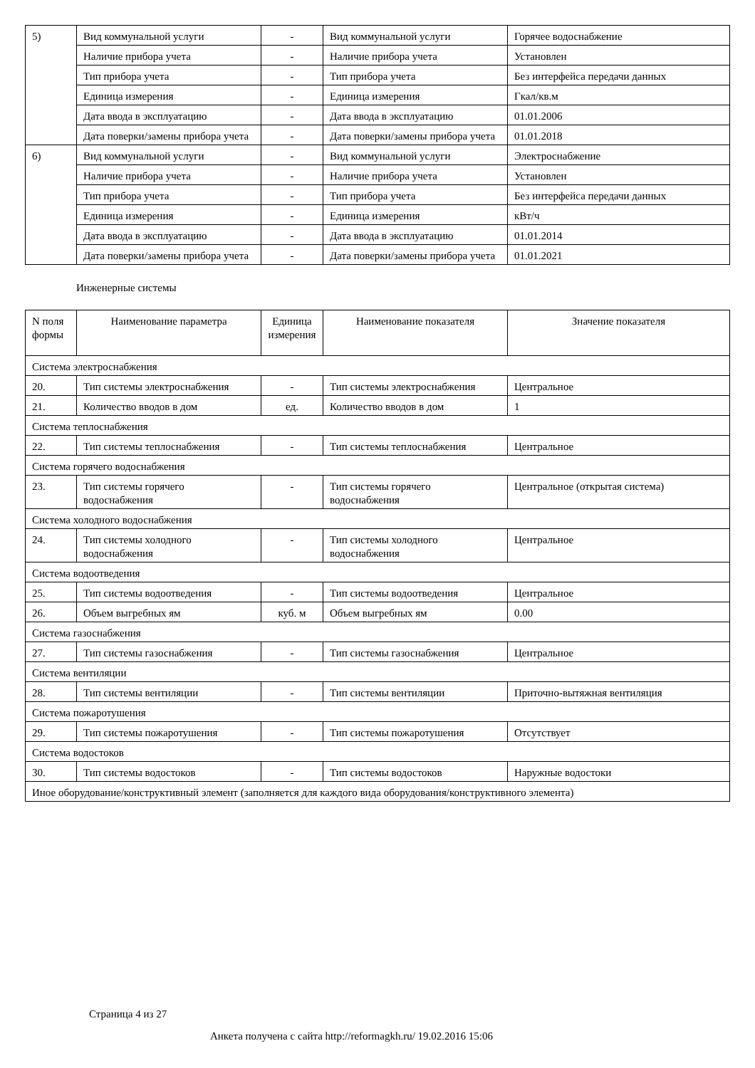| 5) | Вид коммунальной услуги | - | Вид коммунальной услуги | Горячее водоснабжение |
| | Наличие прибора учета | - | Наличие прибора учета | Установлен |
| | Тип прибора учета | - | Тип прибора учета | Без интерфейса передачи данных |
| | Единица измерения | - | Единица измерения | Гкал/кв.м |
| | Дата ввода в эксплуатацию | - | Дата ввода в эксплуатацию | 01.01.2006 |
| | Дата поверки/замены прибора учета | - | Дата поверки/замены прибора учета | 01.01.2018 |
| 6) | Вид коммунальной услуги | - | Вид коммунальной услуги | Электроснабжение |
| | Наличие прибора учета | - | Наличие прибора учета | Установлен |
| | Тип прибора учета | - | Тип прибора учета | Без интерфейса передачи данных |
| | Единица измерения | - | Единица измерения | кВт/ч |
| | Дата ввода в эксплуатацию | - | Дата ввода в эксплуатацию | 01.01.2014 |
| | Дата поверки/замены прибора учета | - | Дата поверки/замены прибора учета | 01.01.2021 |
Инженерные системы
| N поля формы | Наименование параметра | Единица измерения | Наименование показателя | Значение показателя |
| --- | --- | --- | --- | --- |
| Система электроснабжения | | | | |
| 20. | Тип системы электроснабжения | - | Тип системы электроснабжения | Центральное |
| 21. | Количество вводов в дом | ед. | Количество вводов в дом | 1 |
| Система теплоснабжения | | | | |
| 22. | Тип системы теплоснабжения | - | Тип системы теплоснабжения | Центральное |
| Система горячего водоснабжения | | | | |
| 23. | Тип системы горячего водоснабжения | - | Тип системы горячего водоснабжения | Центральное (открытая система) |
| Система холодного водоснабжения | | | | |
| 24. | Тип системы холодного водоснабжения | - | Тип системы холодного водоснабжения | Центральное |
| Система водоотведения | | | | |
| 25. | Тип системы водоотведения | - | Тип системы водоотведения | Центральное |
| 26. | Объем выгребных ям | куб. м | Объем выгребных ям | 0.00 |
| Система газоснабжения | | | | |
| 27. | Тип системы газоснабжения | - | Тип системы газоснабжения | Центральное |
| Система вентиляции | | | | |
| 28. | Тип системы вентиляции | - | Тип системы вентиляции | Приточно-вытяжная вентиляция |
| Система пожаротушения | | | | |
| 29. | Тип системы пожаротушения | - | Тип системы пожаротушения | Отсутствует |
| Система водостоков | | | | |
| 30. | Тип системы водостоков | - | Тип системы водостоков | Наружные водостоки |
| Иное оборудование/конструктивный элемент (заполняется для каждого вида оборудования/конструктивного элемента) | | | | |
Страница 4 из 27
Анкета получена с сайта http://reformagkh.ru/ 19.02.2016 15:06